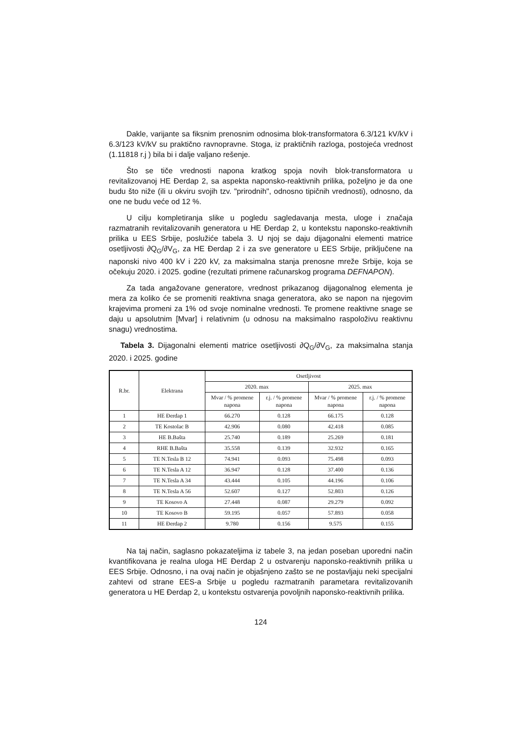Dakle, varijante sa fiksnim prenosnim odnosima blok-transformatora 6.3/121 kV/kV i 6.3/123 kV/kV su praktično ravnopravne. Stoga, iz praktičnih razloga, postojeća vrednost (1.11818 r.j ) bila bi i dalje valjano rešenje.
Što se tiče vrednosti napona kratkog spoja novih blok-transformatora u revitalizovanoj HE Đerdap 2, sa aspekta naponsko-reaktivnih prilika, poželjno je da one budu što niže (ili u okviru svojih tzv. "prirodnih", odnosno tipičnih vrednosti), odnosno, da one ne budu veće od 12 %.
U cilju kompletiranja slike u pogledu sagledavanja mesta, uloge i značaja razmatranih revitalizovanih generatora u HE Đerdap 2, u kontekstu naponsko-reaktivnih prilika u EES Srbije, poslužiće tabela 3. U njoj se daju dijagonalni elementi matrice osetljivosti ∂Q<sub>G</sub>/∂V<sub>G</sub>, za HE Đerdap 2 i za sve generatore u EES Srbije, priključene na naponski nivo 400 kV i 220 kV, za maksimalna stanja prenosne mreže Srbije, koja se očekuju 2020. i 2025. godine (rezultati primene računarskog programa DEFNAPON).
Za tada angažovane generatore, vrednost prikazanog dijagonalnog elementa je mera za koliko će se promeniti reaktivna snaga generatora, ako se napon na njegovim krajevima promeni za 1% od svoje nominalne vrednosti. Te promene reaktivne snage se daju u apsolutnim [Mvar] i relativnim (u odnosu na maksimalno raspoloživu reaktivnu snagu) vrednostima.
Tabela 3. Dijagonalni elementi matrice osetljivosti ∂Q<sub>G</sub>/∂V<sub>G</sub>, za maksimalna stanja 2020. i 2025. godine
| R.br. | Elektrana | Osetljivost | | | |
| --- | --- | --- | --- | --- | --- |
| | | 2020. max | | 2025. max | |
| | | Mvar / % promene napona | r.j. / % promene napona | Mvar / % promene napona | r.j. / % promene napona |
| 1 | HE Đerdap 1 | 66.270 | 0.128 | 66.175 | 0.128 |
| 2 | TE Kostolac B | 42.906 | 0.080 | 42.418 | 0.085 |
| 3 | HE B.Bašta | 25.740 | 0.189 | 25.269 | 0.181 |
| 4 | RHE B.Bašta | 35.558 | 0.139 | 32.932 | 0.165 |
| 5 | TE N.Tesla B 12 | 74.941 | 0.093 | 75.498 | 0.093 |
| 6 | TE N.Tesla A 12 | 36.947 | 0.128 | 37.400 | 0.136 |
| 7 | TE N.Tesla A 34 | 43.444 | 0.105 | 44.196 | 0.106 |
| 8 | TE N.Tesla A 56 | 52.607 | 0.127 | 52.803 | 0.126 |
| 9 | TE Kosovo A | 27.448 | 0.087 | 29.279 | 0.092 |
| 10 | TE Kosovo B | 59.195 | 0.057 | 57.893 | 0.058 |
| 11 | HE Đerdap 2 | 9.780 | 0.156 | 9.575 | 0.155 |
Na taj način, saglasno pokazateljima iz tabele 3, na jedan poseban uporedni način kvantifikovana je realna uloga HE Đerdap 2 u ostvarenju naponsko-reaktivnih prilika u EES Srbije. Odnosno, i na ovaj način je objašnjeno zašto se ne postavljaju neki specijalni zahtevi od strane EES-a Srbije u pogledu razmatranih parametara revitalizovanih generatora u HE Đerdap 2, u kontekstu ostvarenja povoljnih naponsko-reaktivnih prilika.
124